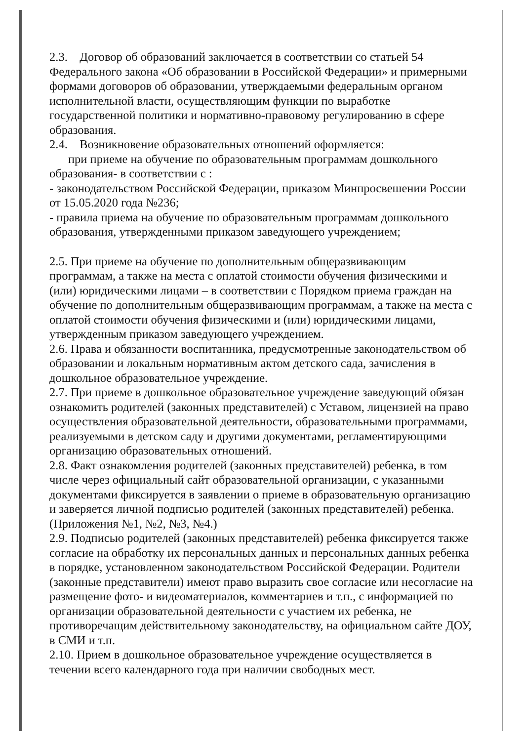2.3. Договор об образований заключается в соответствии со статьей 54 Федерального закона «Об образовании в Российской Федерации» и примерными формами договоров об образовании, утверждаемыми федеральным органом исполнительной власти, осуществляющим функции по выработке государственной политики и нормативно-правовому регулированию в сфере образования.
2.4. Возникновение образовательных отношений оформляется:
при приеме на обучение по образовательным программам дошкольного образования- в соответствии с :
- законодательством Российской Федерации, приказом Минпросвешении России от 15.05.2020 года №236;
- правила приема на обучение по образовательным программам дошкольного образования, утвержденными приказом заведующего учреждением;
2.5. При приеме на обучение по дополнительным общеразвивающим программам, а также на места с оплатой стоимости обучения физическими и (или) юридическими лицами – в соответствии с Порядком приема граждан на обучение по дополнительным общеразвивающим программам, а также на места с оплатой стоимости обучения физическими и (или) юридическими лицами, утвержденным приказом заведующего учреждением.
2.6. Права и обязанности воспитанника, предусмотренные законодательством об образовании и локальным нормативным актом детского сада, зачисления в дошкольное образовательное учреждение.
2.7. При приеме в дошкольное образовательное учреждение заведующий обязан ознакомить родителей (законных представителей) с Уставом, лицензией на право осуществления образовательной деятельности, образовательными программами, реализуемыми в детском саду и другими документами, регламентирующими организацию образовательных отношений.
2.8. Факт ознакомления родителей (законных представителей) ребенка, в том числе через официальный сайт образовательной организации, с указанными документами фиксируется в заявлении о приеме в образовательную организацию и заверяется личной подписью родителей (законных представителей) ребенка. (Приложения №1, №2, №3, №4.)
2.9. Подписью родителей (законных представителей) ребенка фиксируется также согласие на обработку их персональных данных и персональных данных ребенка в порядке, установленном законодательством Российской Федерации. Родители (законные представители) имеют право выразить свое согласие или несогласие на размещение фото- и видеоматериалов, комментариев и т.п., с информацией по организации образовательной деятельности с участием их ребенка, не противоречащим действительному законодательству, на официальном сайте ДОУ, в СМИ и т.п.
2.10. Прием в дошкольное образовательное учреждение осуществляется в течении всего календарного года при наличии свободных мест.